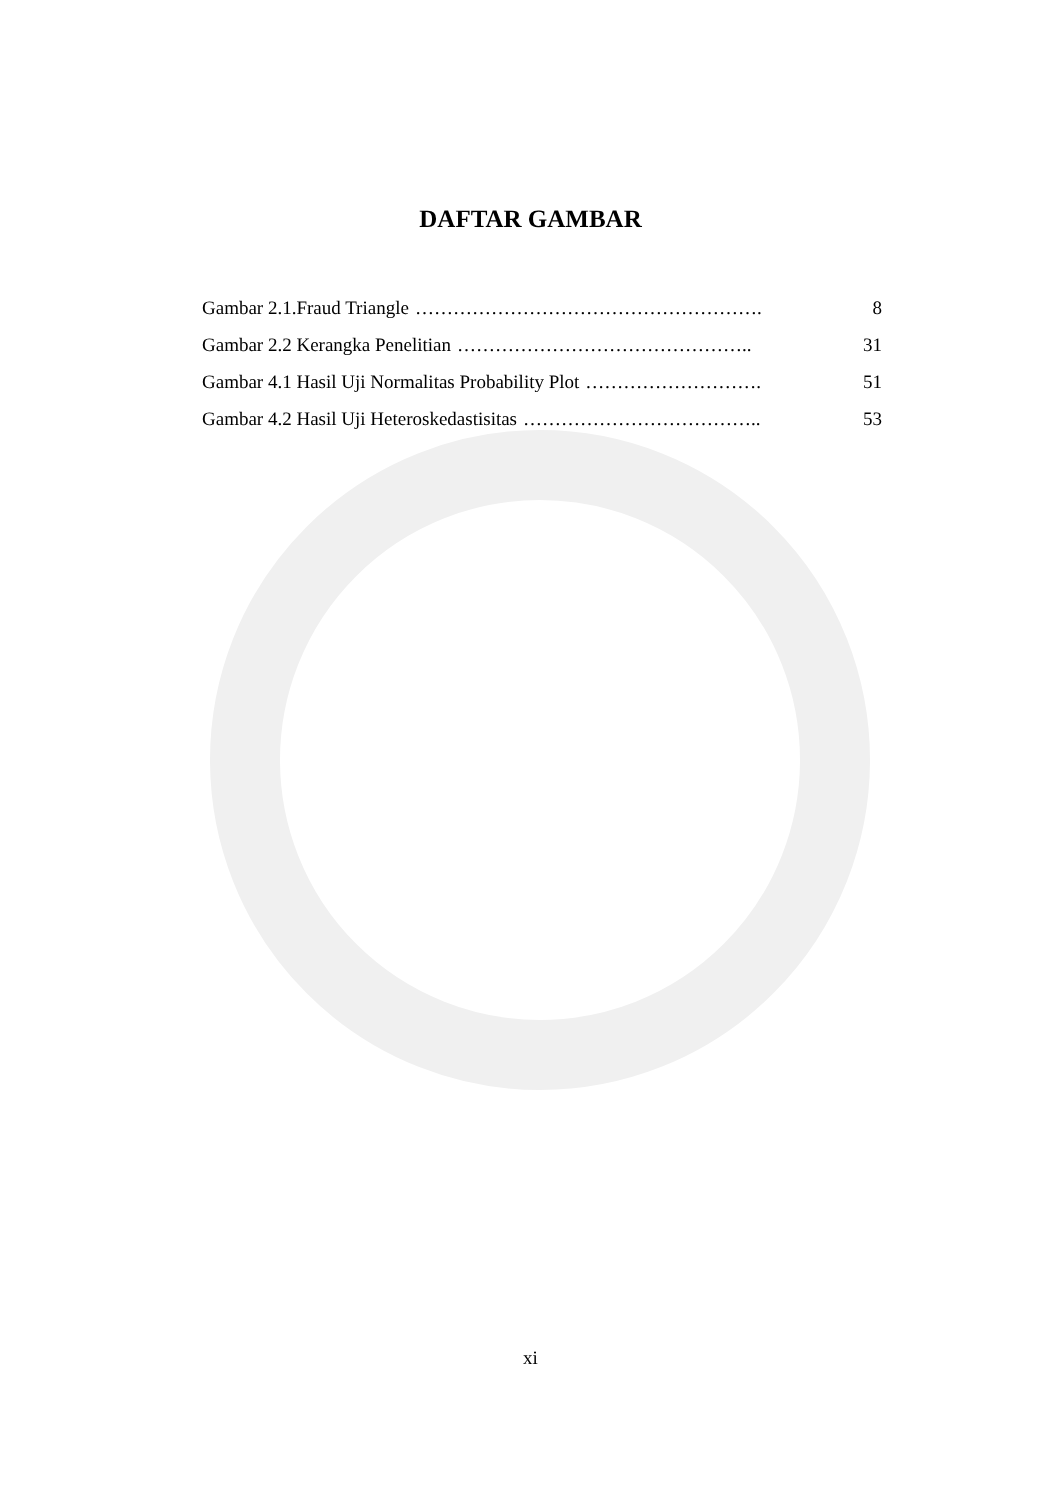DAFTAR GAMBAR
Gambar 2.1.Fraud Triangle ………………………………………………. 8
Gambar 2.2 Kerangka Penelitian ……………………………………….. 31
Gambar 4.1 Hasil Uji Normalitas Probability Plot ………………………. 51
Gambar 4.2 Hasil Uji Heteroskedastisitas ……………………………….. 53
xi